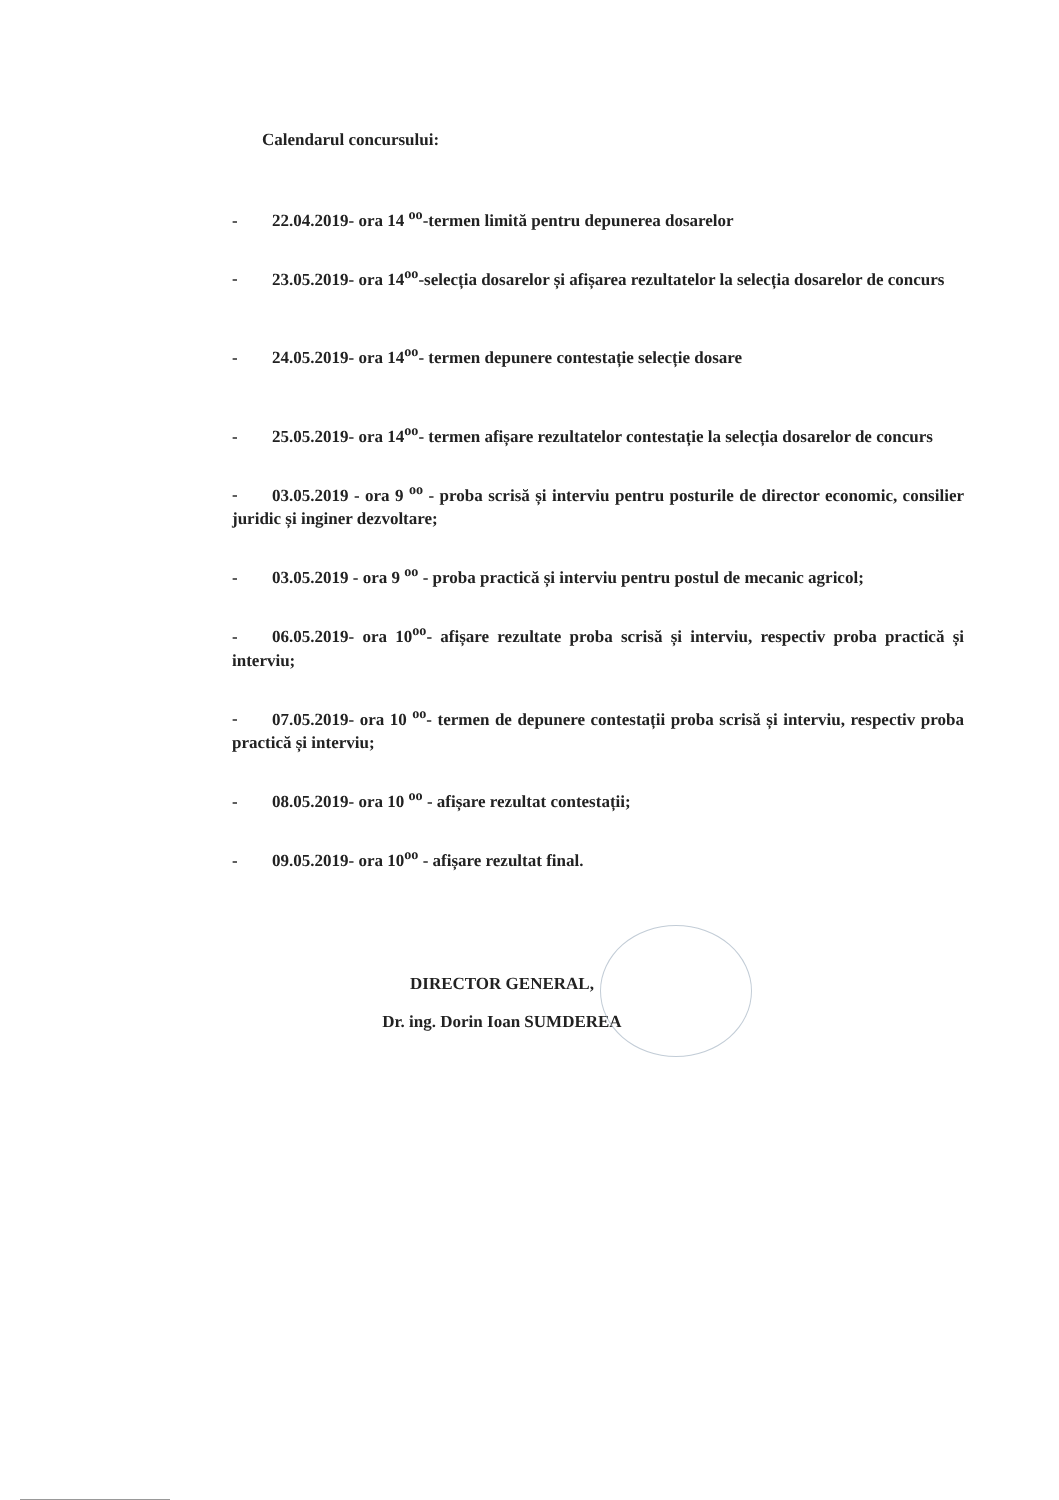Calendarul concursului:
- 22.04.2019- ora 14 <sup>oo</sup>-termen limită pentru depunerea dosarelor
- 23.05.2019- ora 14<sup>oo</sup>-selecția dosarelor și afișarea rezultatelor la selecția dosarelor de concurs
- 24.05.2019- ora 14<sup>oo</sup>- termen depunere contestație selecție dosare
- 25.05.2019- ora 14<sup>oo</sup>- termen afișare rezultatelor contestație la selecția dosarelor de concurs
- 03.05.2019 - ora 9 <sup>oo</sup> - proba scrisă și interviu pentru posturile de director economic, consilier juridic și inginer dezvoltare;
- 03.05.2019 - ora 9 <sup>oo</sup> - proba practică și interviu pentru postul de mecanic agricol;
- 06.05.2019- ora 10<sup>oo</sup>- afișare rezultate proba scrisă și interviu, respectiv proba practică și interviu;
- 07.05.2019- ora 10 <sup>oo</sup>- termen de depunere contestații proba scrisă și interviu, respectiv proba practică și interviu;
- 08.05.2019- ora 10 <sup>oo</sup> - afișare rezultat contestații;
- 09.05.2019- ora 10<sup>oo</sup> - afișare rezultat final.
DIRECTOR GENERAL,
Dr. ing. Dorin Ioan SUMDEREA